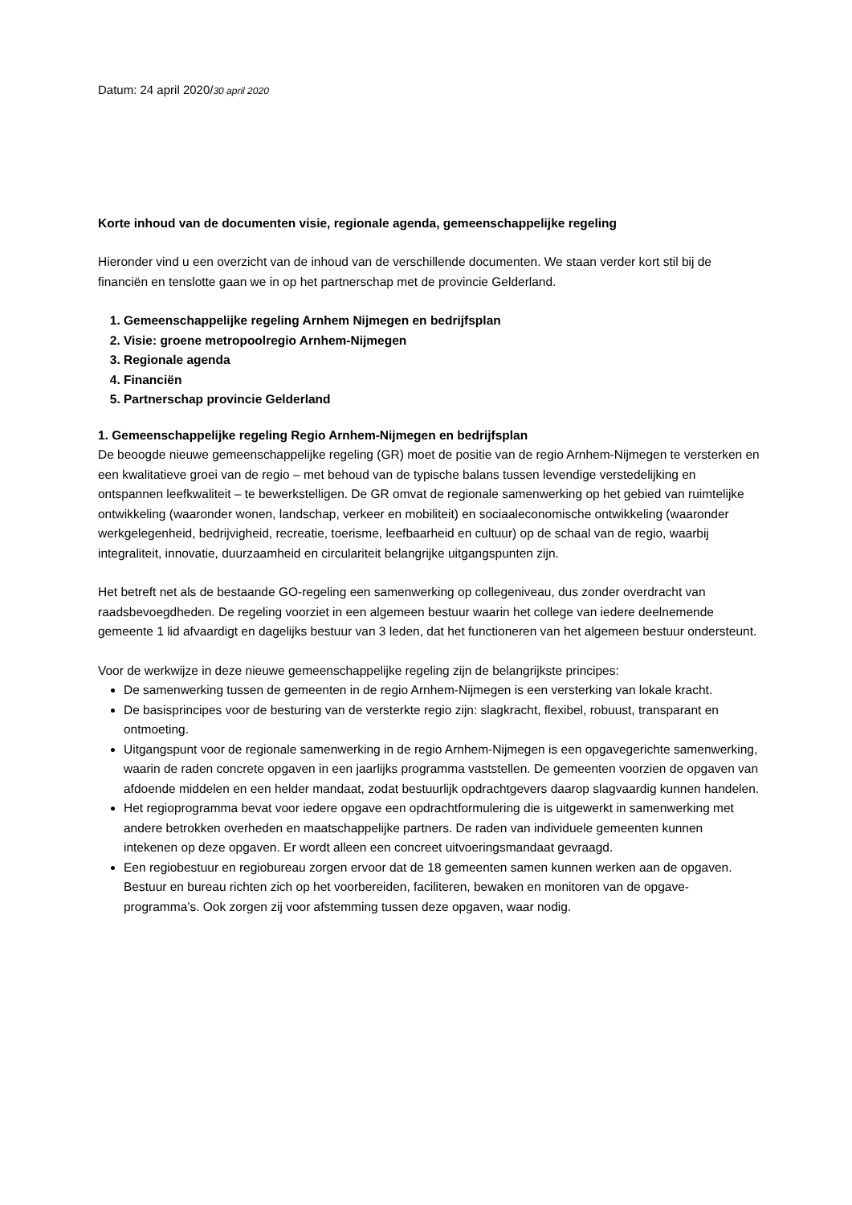Datum: 24 april 2020/30 april 2020
Korte inhoud van de documenten visie, regionale agenda, gemeenschappelijke regeling
Hieronder vind u een overzicht van de inhoud van de verschillende documenten. We staan verder kort stil bij de financiën en tenslotte gaan we in op het partnerschap met de provincie Gelderland.
1. Gemeenschappelijke regeling Arnhem Nijmegen en bedrijfsplan
2. Visie: groene metropoolregio Arnhem-Nijmegen
3. Regionale agenda
4. Financiën
5. Partnerschap provincie Gelderland
1. Gemeenschappelijke regeling Regio Arnhem-Nijmegen en bedrijfsplan
De beoogde nieuwe gemeenschappelijke regeling (GR) moet de positie van de regio Arnhem-Nijmegen te versterken en een kwalitatieve groei van de regio – met behoud van de typische balans tussen levendige verstedelijking en ontspannen leefkwaliteit – te bewerkstelligen. De GR omvat de regionale samenwerking op het gebied van ruimtelijke ontwikkeling (waaronder wonen, landschap, verkeer en mobiliteit) en sociaaleconomische ontwikkeling (waaronder werkgelegenheid, bedrijvigheid, recreatie, toerisme, leefbaarheid en cultuur) op de schaal van de regio, waarbij integraliteit, innovatie, duurzaamheid en circulariteit belangrijke uitgangspunten zijn.
Het betreft net als de bestaande GO-regeling een samenwerking op collegeniveau, dus zonder overdracht van raadsbevoegdheden. De regeling voorziet in een algemeen bestuur waarin het college van iedere deelnemende gemeente 1 lid afvaardigt en dagelijks bestuur van 3 leden, dat het functioneren van het algemeen bestuur ondersteunt.
Voor de werkwijze in deze nieuwe gemeenschappelijke regeling zijn de belangrijkste principes:
De samenwerking tussen de gemeenten in de regio Arnhem-Nijmegen is een versterking van lokale kracht.
De basisprincipes voor de besturing van de versterkte regio zijn: slagkracht, flexibel, robuust, transparant en ontmoeting.
Uitgangspunt voor de regionale samenwerking in de regio Arnhem-Nijmegen is een opgavegerichte samenwerking, waarin de raden concrete opgaven in een jaarlijks programma vaststellen. De gemeenten voorzien de opgaven van afdoende middelen en een helder mandaat, zodat bestuurlijk opdrachtgevers daarop slagvaardig kunnen handelen.
Het regioprogramma bevat voor iedere opgave een opdrachtformulering die is uitgewerkt in samenwerking met andere betrokken overheden en maatschappelijke partners. De raden van individuele gemeenten kunnen intekenen op deze opgaven. Er wordt alleen een concreet uitvoeringsmandaat gevraagd.
Een regiobestuur en regiobureau zorgen ervoor dat de 18 gemeenten samen kunnen werken aan de opgaven. Bestuur en bureau richten zich op het voorbereiden, faciliteren, bewaken en monitoren van de opgave-programma’s. Ook zorgen zij voor afstemming tussen deze opgaven, waar nodig.